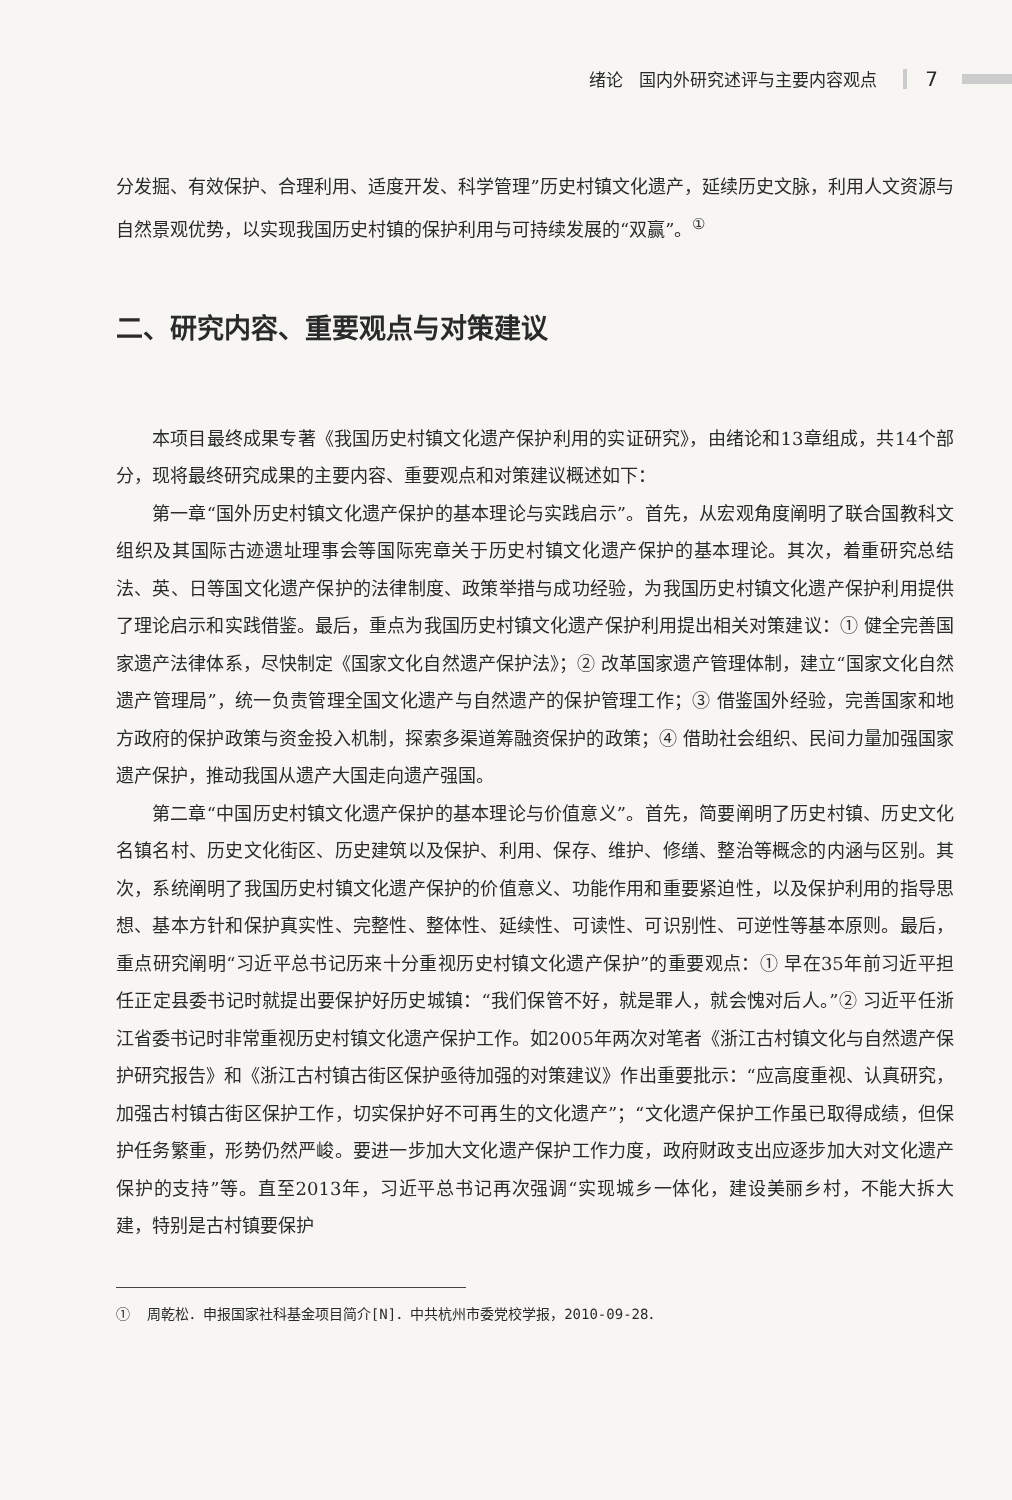绪论 国内外研究述评与主要内容观点 7
分发掘、有效保护、合理利用、适度开发、科学管理”历史村镇文化遗产，延续历史文脉，利用人文资源与自然景观优势，以实现我国历史村镇的保护利用与可持续发展的“双赢”。<sup>①</sup>
二、研究内容、重要观点与对策建议
本项目最终成果专著《我国历史村镇文化遗产保护利用的实证研究》，由绪论和13章组成，共14个部分，现将最终研究成果的主要内容、重要观点和对策建议概述如下：
第一章“国外历史村镇文化遗产保护的基本理论与实践启示”。首先，从宏观角度阐明了联合国教科文组织及其国际古迹遗址理事会等国际宪章关于历史村镇文化遗产保护的基本理论。其次，着重研究总结法、英、日等国文化遗产保护的法律制度、政策举措与成功经验，为我国历史村镇文化遗产保护利用提供了理论启示和实践借鉴。最后，重点为我国历史村镇文化遗产保护利用提出相关对策建议：① 健全完善国家遗产法律体系，尽快制定《国家文化自然遗产保护法》；② 改革国家遗产管理体制，建立“国家文化自然遗产管理局”，统一负责管理全国文化遗产与自然遗产的保护管理工作；③ 借鉴国外经验，完善国家和地方政府的保护政策与资金投入机制，探索多渠道筹融资保护的政策；④ 借助社会组织、民间力量加强国家遗产保护，推动我国从遗产大国走向遗产强国。
第二章“中国历史村镇文化遗产保护的基本理论与价值意义”。首先，简要阐明了历史村镇、历史文化名镇名村、历史文化街区、历史建筑以及保护、利用、保存、维护、修缮、整治等概念的内涵与区别。其次，系统阐明了我国历史村镇文化遗产保护的价值意义、功能作用和重要紧迫性，以及保护利用的指导思想、基本方针和保护真实性、完整性、整体性、延续性、可读性、可识别性、可逆性等基本原则。最后，重点研究阐明“习近平总书记历来十分重视历史村镇文化遗产保护”的重要观点：① 早在35年前习近平担任正定县委书记时就提出要保护好历史城镇：“我们保管不好，就是罪人，就会愧对后人。”② 习近平任浙江省委书记时非常重视历史村镇文化遗产保护工作。如2005年两次对笔者《浙江古村镇文化与自然遗产保护研究报告》和《浙江古村镇古街区保护亟待加强的对策建议》作出重要批示：“应高度重视、认真研究，加强古村镇古街区保护工作，切实保护好不可再生的文化遗产”；“文化遗产保护工作虽已取得成绩，但保护任务繁重，形势仍然严峻。要进一步加大文化遗产保护工作力度，政府财政支出应逐步加大对文化遗产保护的支持”等。直至2013年，习近平总书记再次强调“实现城乡一体化，建设美丽乡村，不能大拆大建，特别是古村镇要保护
① 周乾松．申报国家社科基金项目简介[N]．中共杭州市委党校学报，2010-09-28．